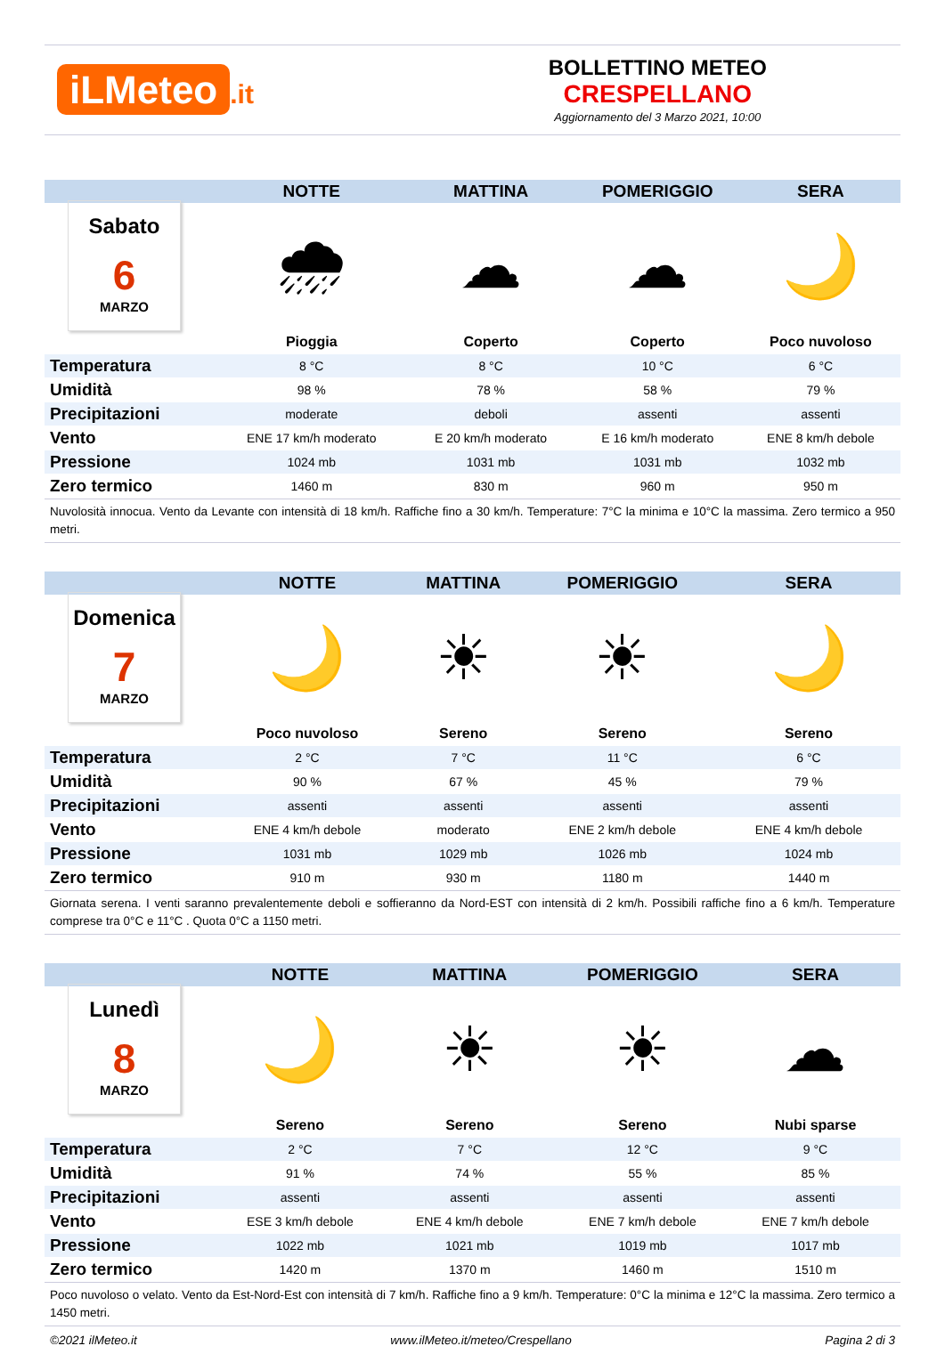iLMeteo.it
BOLLETTINO METEO
CRESPELLANO
Aggiornamento del 3 Marzo 2021, 10:00
| | NOTTE | MATTINA | POMERIGGIO | SERA |
| --- | --- | --- | --- | --- |
| Sabato 6 MARZO | 🌧 | ☁ | ☁ | 🌙 |
| | Pioggia | Coperto | Coperto | Poco nuvoloso |
| Temperatura | 8 °C | 8 °C | 10 °C | 6 °C |
| Umidità | 98 % | 78 % | 58 % | 79 % |
| Precipitazioni | moderate | deboli | assenti | assenti |
| Vento | ENE 17 km/h moderato | E 20 km/h moderato | E 16 km/h moderato | ENE 8 km/h debole |
| Pressione | 1024 mb | 1031 mb | 1031 mb | 1032 mb |
| Zero termico | 1460 m | 830 m | 960 m | 950 m |
Nuvolosità innocua. Vento da Levante con intensità di 18 km/h. Raffiche fino a 30 km/h. Temperature: 7°C la minima e 10°C la massima. Zero termico a 950 metri.
| | NOTTE | MATTINA | POMERIGGIO | SERA |
| --- | --- | --- | --- | --- |
| Domenica 7 MARZO | 🌙 | ☀ | ☀ | 🌙 |
| | Poco nuvoloso | Sereno | Sereno | Sereno |
| Temperatura | 2 °C | 7 °C | 11 °C | 6 °C |
| Umidità | 90 % | 67 % | 45 % | 79 % |
| Precipitazioni | assenti | assenti | assenti | assenti |
| Vento | ENE 4 km/h debole | moderato | ENE 2 km/h debole | ENE 4 km/h debole |
| Pressione | 1031 mb | 1029 mb | 1026 mb | 1024 mb |
| Zero termico | 910 m | 930 m | 1180 m | 1440 m |
Giornata serena. I venti saranno prevalentemente deboli e soffieranno da Nord-EST con intensità di 2 km/h. Possibili raffiche fino a 6 km/h. Temperature comprese tra 0°C e 11°C . Quota 0°C a 1150 metri.
| | NOTTE | MATTINA | POMERIGGIO | SERA |
| --- | --- | --- | --- | --- |
| Lunedì 8 MARZO | 🌙 | ☀ | ☀ | ☁ |
| | Sereno | Sereno | Sereno | Nubi sparse |
| Temperatura | 2 °C | 7 °C | 12 °C | 9 °C |
| Umidità | 91 % | 74 % | 55 % | 85 % |
| Precipitazioni | assenti | assenti | assenti | assenti |
| Vento | ESE 3 km/h debole | ENE 4 km/h debole | ENE 7 km/h debole | ENE 7 km/h debole |
| Pressione | 1022 mb | 1021 mb | 1019 mb | 1017 mb |
| Zero termico | 1420 m | 1370 m | 1460 m | 1510 m |
Poco nuvoloso o velato. Vento da Est-Nord-Est con intensità di 7 km/h. Raffiche fino a 9 km/h. Temperature: 0°C la minima e 12°C la massima. Zero termico a 1450 metri.
©2021 ilMeteo.it www.ilMeteo.it/meteo/Crespellano Pagina 2 di 3